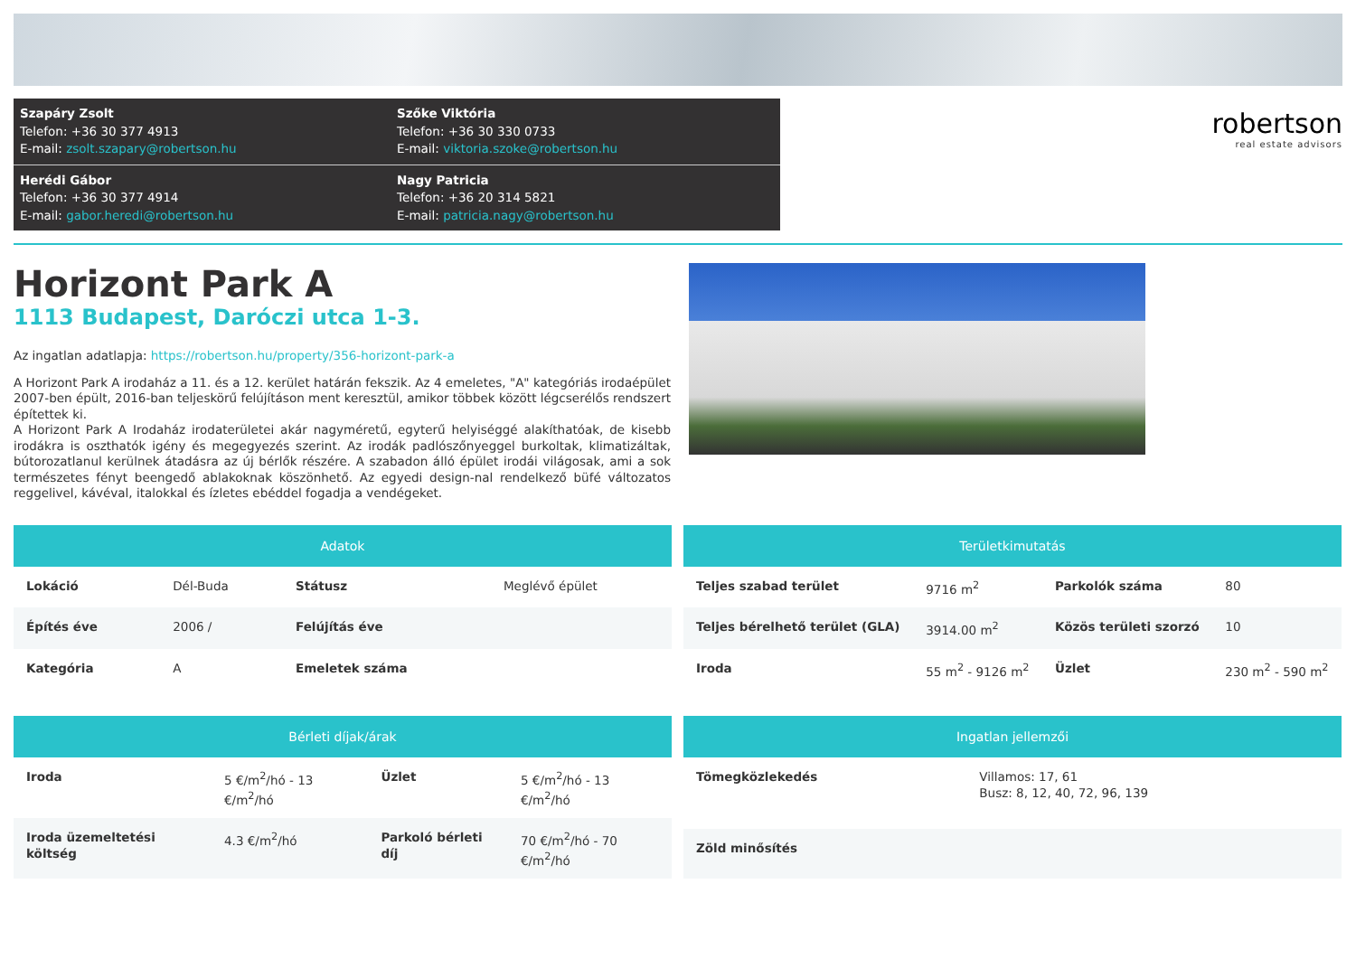Szapáry Zsolt
Telefon: +36 30 377 4913
E-mail: zsolt.szapary@robertson.hu
Szőke Viktória
Telefon: +36 30 330 0733
E-mail: viktoria.szoke@robertson.hu
Herédi Gábor
Telefon: +36 30 377 4914
E-mail: gabor.heredi@robertson.hu
Nagy Patricia
Telefon: +36 20 314 5821
E-mail: patricia.nagy@robertson.hu
robertson
real estate advisors
Horizont Park A
1113 Budapest, Daróczi utca 1-3.
Az ingatlan adatlapja: https://robertson.hu/property/356-horizont-park-a
A Horizont Park A irodaház a 11. és a 12. kerület határán fekszik. Az 4 emeletes, "A" kategóriás irodaépület 2007-ben épült, 2016-ban teljeskörű felújításon ment keresztül, amikor többek között légcserélős rendszert építettek ki.
A Horizont Park A Irodaház irodaterületei akár nagyméretű, egyterű helyiséggé alakíthatóak, de kisebb irodákra is oszthatók igény és megegyezés szerint. Az irodák padlószőnyeggel burkoltak, klimatizáltak, bútorozatlanul kerülnek átadásra az új bérlők részére. A szabadon álló épület irodái világosak, ami a sok természetes fényt beengedő ablakoknak köszönhető. Az egyedi design-nal rendelkező büfé változatos reggelivel, kávéval, italokkal és ízletes ebéddel fogadja a vendégeket.
| Adatok | | | |
| --- | --- | --- | --- |
| Lokáció | Dél-Buda | Státusz | Meglévő épület |
| Építés éve | 2006 / | Felújítás éve | |
| Kategória | A | Emeletek száma | |
| Területkimutatás | | | |
| --- | --- | --- | --- |
| Teljes szabad terület | 9716 m<sup>2</sup> | Parkolók száma | 80 |
| Teljes bérelhető terület (GLA) | 3914.00 m<sup>2</sup> | Közös területi szorzó | 10 |
| Iroda | 55 m<sup>2</sup> - 9126 m<sup>2</sup> | Üzlet | 230 m<sup>2</sup> - 590 m<sup>2</sup> |
| Bérleti díjak/árak | | | |
| --- | --- | --- | --- |
| Iroda | 5 €/m<sup>2</sup>/hó - 13 €/m<sup>2</sup>/hó | Üzlet | 5 €/m<sup>2</sup>/hó - 13 €/m<sup>2</sup>/hó |
| Iroda üzemeltetési költség | 4.3 €/m<sup>2</sup>/hó | Parkoló bérleti díj | 70 €/m<sup>2</sup>/hó - 70 €/m<sup>2</sup>/hó |
| Ingatlan jellemzői | |
| --- | --- |
| Tömegközlekedés | Villamos: 17, 61 Busz: 8, 12, 40, 72, 96, 139 |
| Zöld minősítés | |